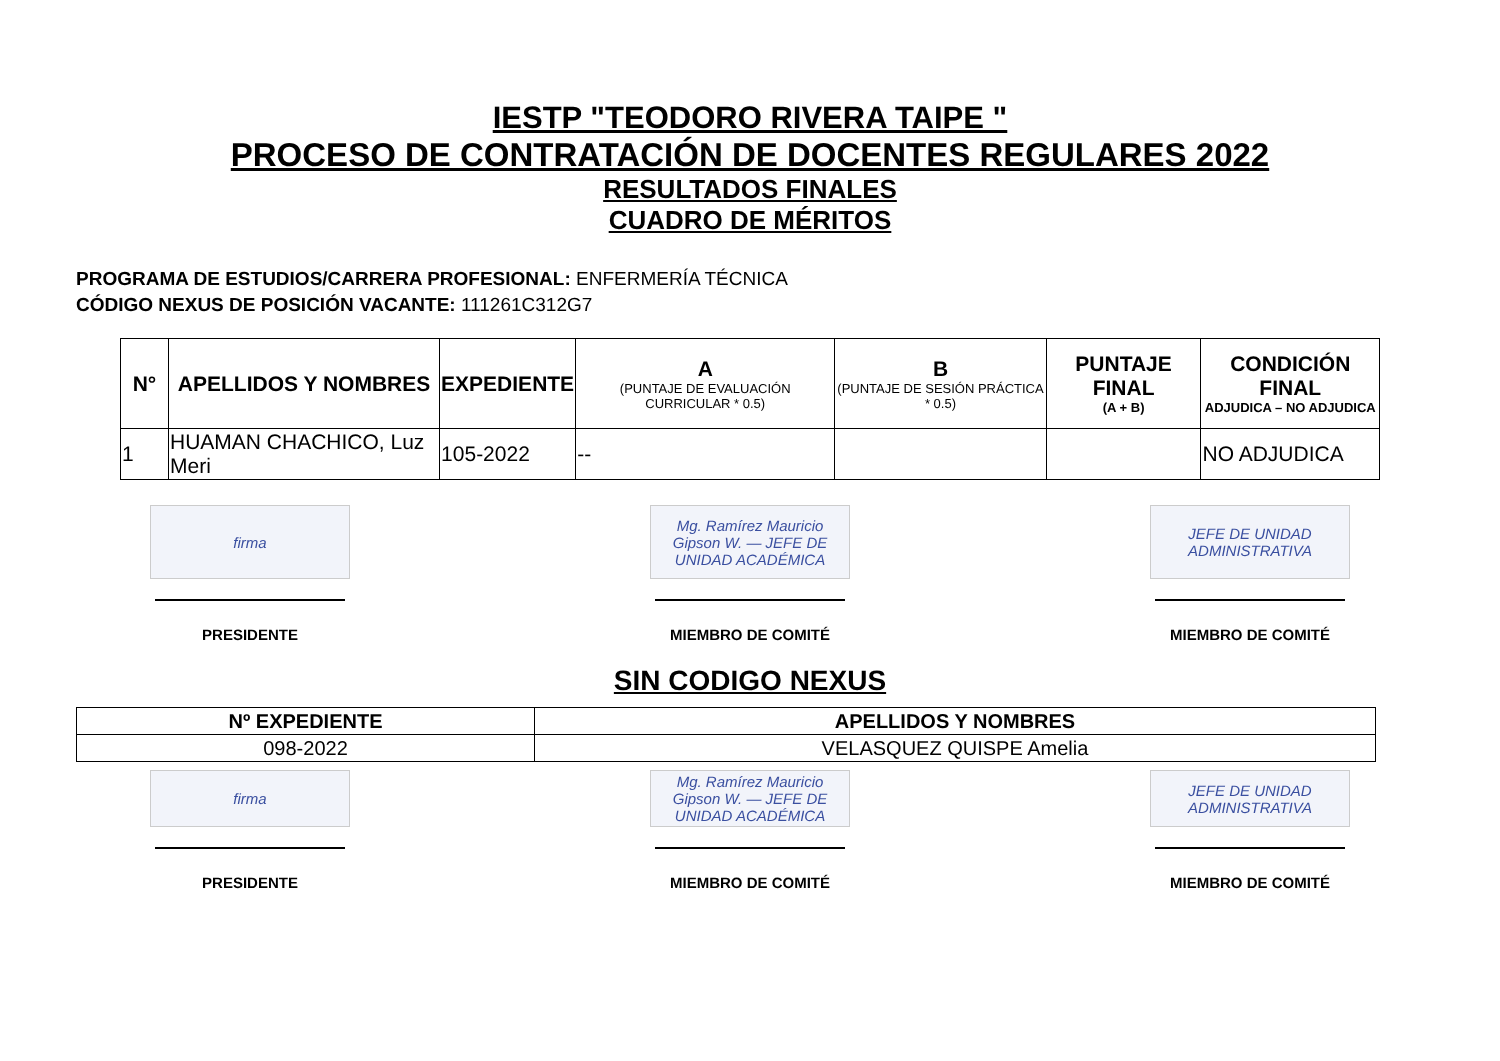IESTP "TEODORO RIVERA TAIPE "
PROCESO DE CONTRATACIÓN DE DOCENTES REGULARES 2022
RESULTADOS FINALES
CUADRO DE MÉRITOS
PROGRAMA DE ESTUDIOS/CARRERA PROFESIONAL: ENFERMERÍA TÉCNICA
CÓDIGO NEXUS DE POSICIÓN VACANTE: 111261C312G7
| N° | APELLIDOS Y NOMBRES | EXPEDIENTE | A (PUNTAJE DE EVALUACIÓN CURRICULAR * 0.5) | B (PUNTAJE DE SESIÓN PRÁCTICA * 0.5) | PUNTAJE FINAL (A + B) | CONDICIÓN FINAL ADJUDICA – NO ADJUDICA |
| --- | --- | --- | --- | --- | --- | --- |
| 1 | HUAMAN CHACHICO, Luz Meri | 105-2022 | -- | | | NO ADJUDICA |
firma
PRESIDENTE
Mg. Ramírez Mauricio Gipson W. — JEFE DE UNIDAD ACADÉMICA
MIEMBRO DE COMITÉ
JEFE DE UNIDAD ADMINISTRATIVA
MIEMBRO DE COMITÉ
SIN CODIGO NEXUS
| Nº EXPEDIENTE | APELLIDOS Y NOMBRES |
| --- | --- |
| 098-2022 | VELASQUEZ QUISPE Amelia |
firma
PRESIDENTE
Mg. Ramírez Mauricio Gipson W. — JEFE DE UNIDAD ACADÉMICA
MIEMBRO DE COMITÉ
JEFE DE UNIDAD ADMINISTRATIVA
MIEMBRO DE COMITÉ